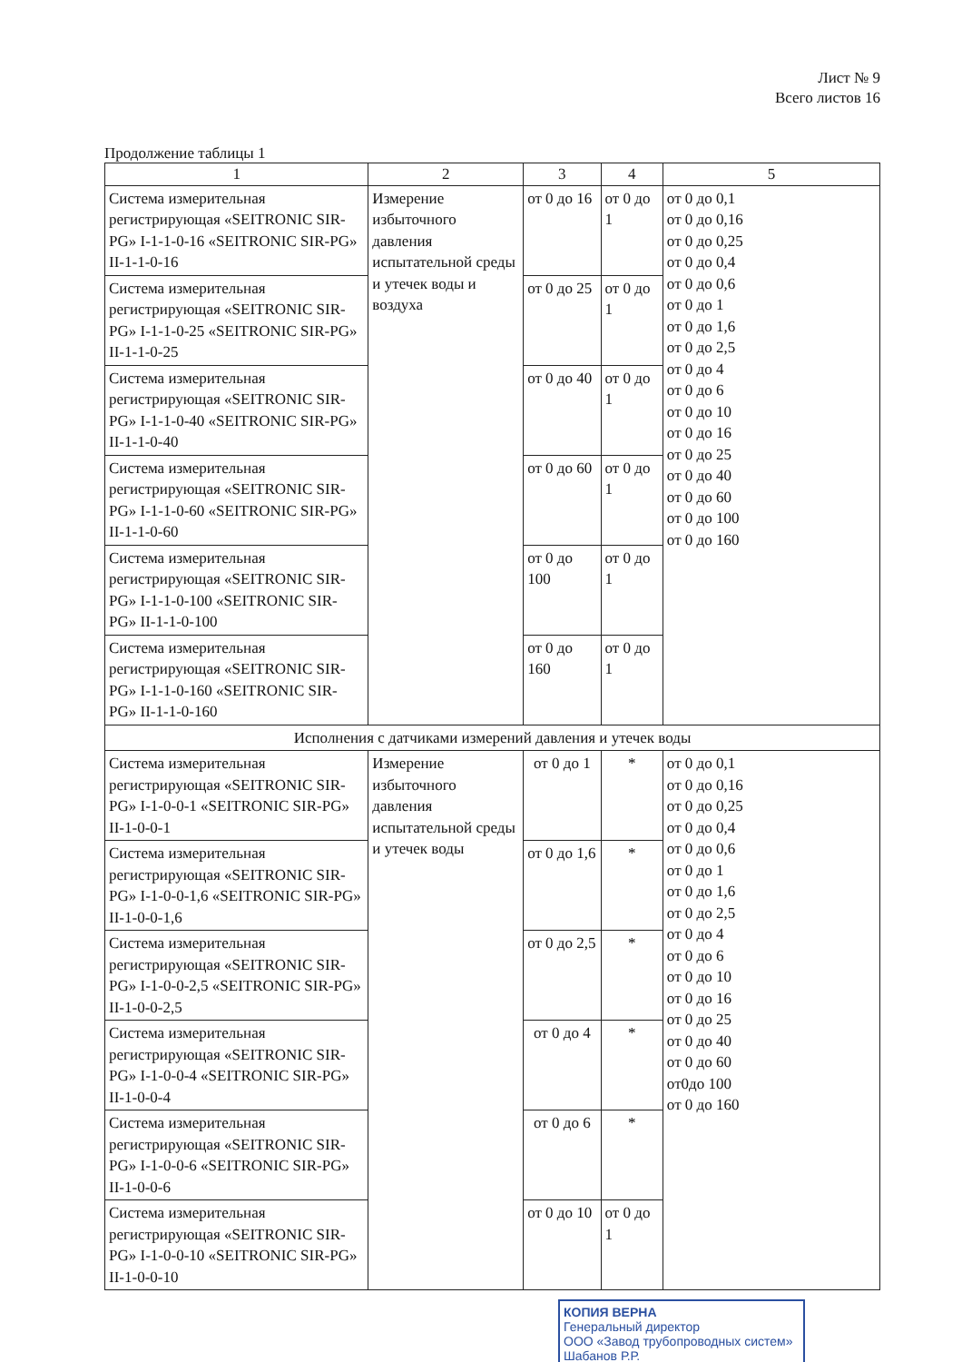Лист № 9
Всего листов 16
Продолжение таблицы 1
| 1 | 2 | 3 | 4 | 5 |
| --- | --- | --- | --- | --- |
| Система измерительная регистрирующая «SEITRONIC SIR-PG» I-1-1-0-16 «SEITRONIC SIR-PG» II-1-1-0-16 | Измерение избыточного давления испытательной среды и утечек воды и воздуха | от 0 до 16 | от 0 до 1 | от 0 до 0,1 от 0 до 0,16 от 0 до 0,25 от 0 до 0,4 от 0 до 0,6 от 0 до 1 от 0 до 1,6 от 0 до 2,5 от 0 до 4 от 0 до 6 от 0 до 10 от 0 до 16 от 0 до 25 от 0 до 40 от 0 до 60 от 0 до 100 от 0 до 160 |
| Система измерительная регистрирующая «SEITRONIC SIR-PG» I-1-1-0-25 «SEITRONIC SIR-PG» II-1-1-0-25 | | от 0 до 25 | от 0 до 1 | |
| Система измерительная регистрирующая «SEITRONIC SIR-PG» I-1-1-0-40 «SEITRONIC SIR-PG» II-1-1-0-40 | | от 0 до 40 | от 0 до 1 | |
| Система измерительная регистрирующая «SEITRONIC SIR-PG» I-1-1-0-60 «SEITRONIC SIR-PG» II-1-1-0-60 | | от 0 до 60 | от 0 до 1 | |
| Система измерительная регистрирующая «SEITRONIC SIR-PG» I-1-1-0-100 «SEITRONIC SIR-PG» II-1-1-0-100 | | от 0 до 100 | от 0 до 1 | |
| Система измерительная регистрирующая «SEITRONIC SIR-PG» I-1-1-0-160 «SEITRONIC SIR-PG» II-1-1-0-160 | | от 0 до 160 | от 0 до 1 | |
| Исполнения с датчиками измерений давления и утечек воды | | | | |
| Система измерительная регистрирующая «SEITRONIC SIR-PG» I-1-0-0-1 «SEITRONIC SIR-PG» II-1-0-0-1 | Измерение избыточного давления испытательной среды и утечек воды | от 0 до 1 | * | от 0 до 0,1 от 0 до 0,16 от 0 до 0,25 от 0 до 0,4 от 0 до 0,6 от 0 до 1 от 0 до 1,6 от 0 до 2,5 от 0 до 4 от 0 до 6 от 0 до 10 от 0 до 16 от 0 до 25 от 0 до 40 от 0 до 60 от0до 100 от 0 до 160 |
| Система измерительная регистрирующая «SEITRONIC SIR-PG» I-1-0-0-1,6 «SEITRONIC SIR-PG» II-1-0-0-1,6 | | от 0 до 1,6 | * | |
| Система измерительная регистрирующая «SEITRONIC SIR-PG» I-1-0-0-2,5 «SEITRONIC SIR-PG» II-1-0-0-2,5 | | от 0 до 2,5 | * | |
| Система измерительная регистрирующая «SEITRONIC SIR-PG» I-1-0-0-4 «SEITRONIC SIR-PG» II-1-0-0-4 | | от 0 до 4 | * | |
| Система измерительная регистрирующая «SEITRONIC SIR-PG» I-1-0-0-6 «SEITRONIC SIR-PG» II-1-0-0-6 | | от 0 до 6 | * | |
| Система измерительная регистрирующая «SEITRONIC SIR-PG» I-1-0-0-10 «SEITRONIC SIR-PG» II-1-0-0-10 | | от 0 до 10 | от 0 до 1 | |
КОПИЯ ВЕРНА
Генеральный директор
ООО «Завод трубопроводных систем»
Шабанов Р.Р.